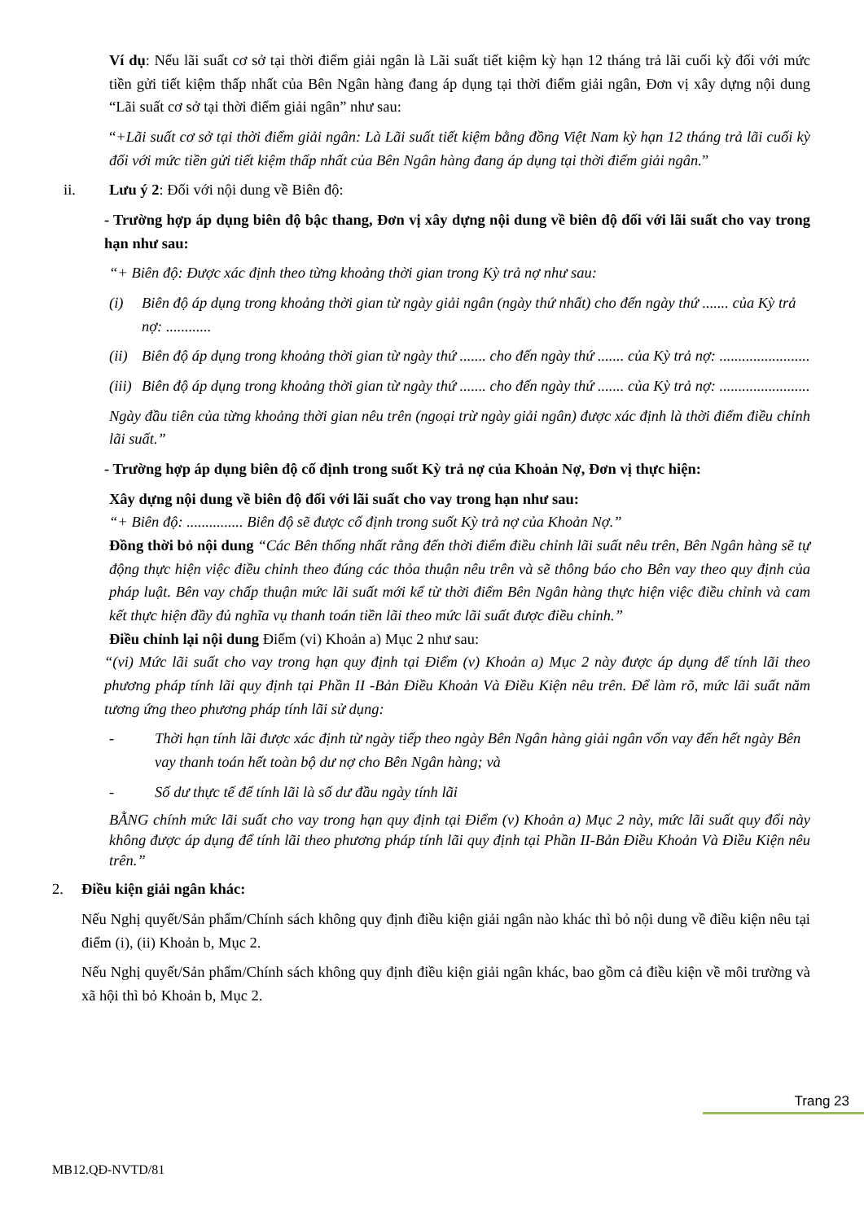Ví dụ: Nếu lãi suất cơ sở tại thời điểm giải ngân là Lãi suất tiết kiệm kỳ hạn 12 tháng trả lãi cuối kỳ đối với mức tiền gửi tiết kiệm thấp nhất của Bên Ngân hàng đang áp dụng tại thời điểm giải ngân, Đơn vị xây dựng nội dung “Lãi suất cơ sở tại thời điểm giải ngân” như sau:
“+Lãi suất cơ sở tại thời điểm giải ngân: Là Lãi suất tiết kiệm bằng đồng Việt Nam kỳ hạn 12 tháng trả lãi cuối kỳ đối với mức tiền gửi tiết kiệm thấp nhất của Bên Ngân hàng đang áp dụng tại thời điểm giải ngân.”
ii. Lưu ý 2: Đối với nội dung về Biên độ:
- Trường hợp áp dụng biên độ bậc thang, Đơn vị xây dựng nội dung về biên độ đối với lãi suất cho vay trong hạn như sau:
“+ Biên độ: Được xác định theo từng khoảng thời gian trong Kỳ trả nợ như sau:
(i) Biên độ áp dụng trong khoảng thời gian từ ngày giải ngân (ngày thứ nhất) cho đến ngày thứ ....... của Kỳ trả nợ: ............
(ii) Biên độ áp dụng trong khoảng thời gian từ ngày thứ ....... cho đến ngày thứ ....... của Kỳ trả nợ: ........................
(iii) Biên độ áp dụng trong khoảng thời gian từ ngày thứ ....... cho đến ngày thứ ....... của Kỳ trả nợ: ........................
Ngày đầu tiên của từng khoảng thời gian nêu trên (ngoại trừ ngày giải ngân) được xác định là thời điểm điều chỉnh lãi suất.”
- Trường hợp áp dụng biên độ cố định trong suốt Kỳ trả nợ của Khoản Nợ, Đơn vị thực hiện:
Xây dựng nội dung về biên độ đối với lãi suất cho vay trong hạn như sau:
“+ Biên độ: ............... Biên độ sẽ được cố định trong suốt Kỳ trả nợ của Khoản Nợ.”
Đồng thời bỏ nội dung “Các Bên thống nhất rằng đến thời điểm điều chỉnh lãi suất nêu trên, Bên Ngân hàng sẽ tự động thực hiện việc điều chỉnh theo đúng các thỏa thuận nêu trên và sẽ thông báo cho Bên vay theo quy định của pháp luật. Bên vay chấp thuận mức lãi suất mới kể từ thời điểm Bên Ngân hàng thực hiện việc điều chỉnh và cam kết thực hiện đầy đủ nghĩa vụ thanh toán tiền lãi theo mức lãi suất được điều chỉnh.”
Điều chỉnh lại nội dung Điểm (vi) Khoản a) Mục 2 như sau:
“(vi) Mức lãi suất cho vay trong hạn quy định tại Điểm (v) Khoản a) Mục 2 này được áp dụng để tính lãi theo phương pháp tính lãi quy định tại Phần II -Bản Điều Khoản Và Điều Kiện nêu trên. Để làm rõ, mức lãi suất năm tương ứng theo phương pháp tính lãi sử dụng:
- Thời hạn tính lãi được xác định từ ngày tiếp theo ngày Bên Ngân hàng giải ngân vốn vay đến hết ngày Bên vay thanh toán hết toàn bộ dư nợ cho Bên Ngân hàng; và
- Số dư thực tế để tính lãi là số dư đầu ngày tính lãi
BẰNG chính mức lãi suất cho vay trong hạn quy định tại Điểm (v) Khoản a) Mục 2 này, mức lãi suất quy đổi này không được áp dụng để tính lãi theo phương pháp tính lãi quy định tại Phần II-Bản Điều Khoản Và Điều Kiện nêu trên.”
2. Điều kiện giải ngân khác:
Nếu Nghị quyết/Sản phẩm/Chính sách không quy định điều kiện giải ngân nào khác thì bỏ nội dung về điều kiện nêu tại điểm (i), (ii) Khoản b, Mục 2.
Nếu Nghị quyết/Sản phẩm/Chính sách không quy định điều kiện giải ngân khác, bao gồm cả điều kiện về môi trường và xã hội thì bỏ Khoản b, Mục 2.
Trang 23
MB12.QĐ-NVTD/81